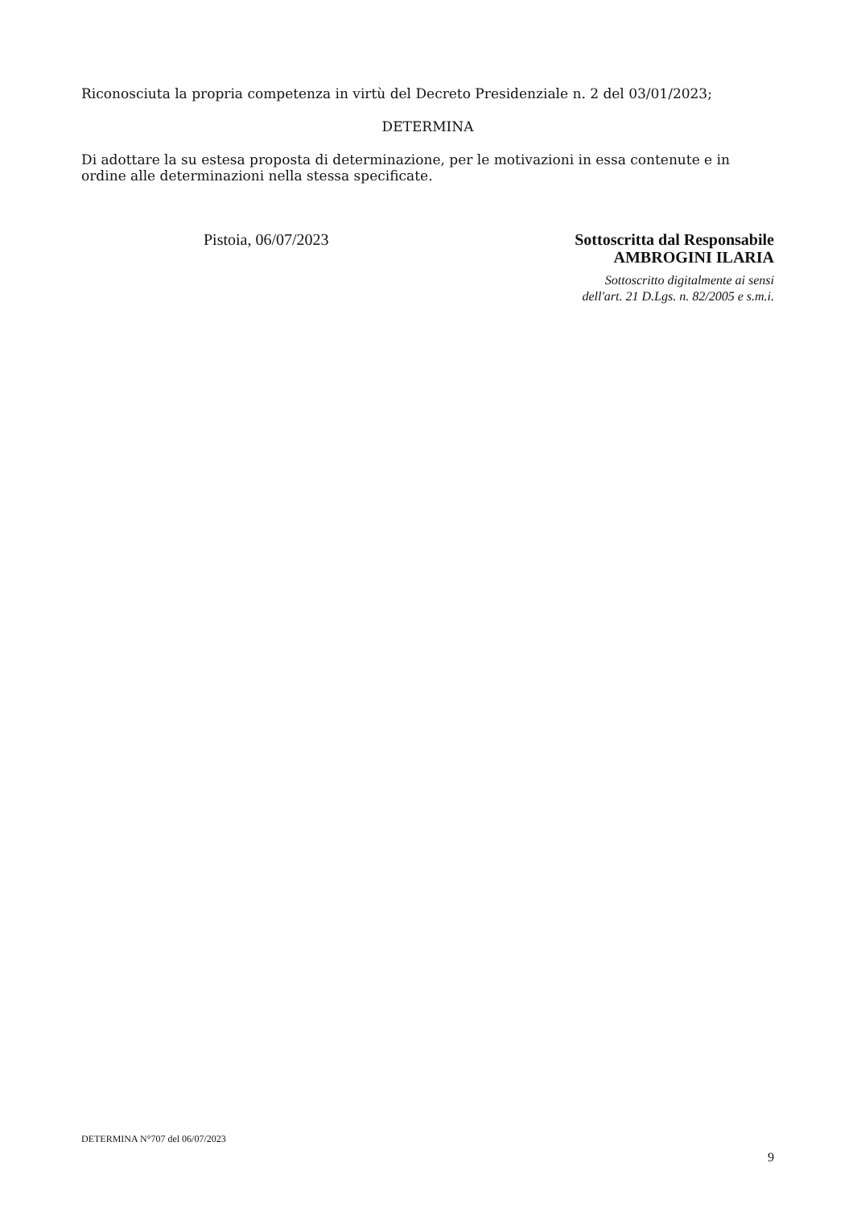Riconosciuta la propria competenza in virtù del Decreto Presidenziale n. 2 del 03/01/2023;
DETERMINA
Di adottare la su estesa proposta di determinazione, per le motivazioni in essa contenute e in ordine alle determinazioni nella stessa specificate.
Pistoia, 06/07/2023
Sottoscritta dal Responsabile
AMBROGINI ILARIA
Sottoscritto digitalmente ai sensi
dell'art. 21 D.Lgs. n. 82/2005 e s.m.i.
DETERMINA N°707 del 06/07/2023
9